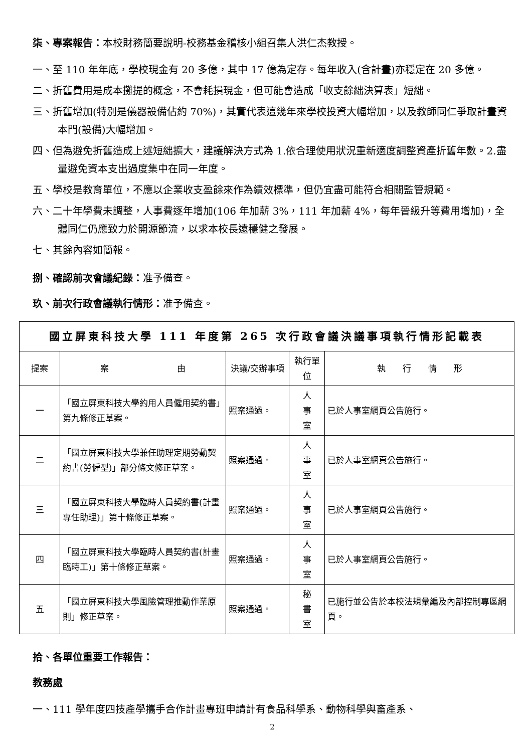柒、專案報告：本校財務簡要說明-校務基金稽核小組召集人洪仁杰教授。
一、至 110 年年底，學校現金有 20 多億，其中 17 億為定存。每年收入(含計畫)亦穩定在 20 多億。
二、折舊費用是成本攤提的概念，不會耗損現金，但可能會造成「收支餘絀決算表」短絀。
三、折舊增加(特別是儀器設備佔約 70%)，其實代表這幾年來學校投資大幅增加，以及教師同仁爭取計畫資本門(設備)大幅增加。
四、但為避免折舊造成上述短絀擴大，建議解決方式為 1.依合理使用狀況重新適度調整資產折舊年數。2.盡量避免資本支出過度集中在同一年度。
五、學校是教育單位，不應以企業收支盈餘來作為績效標準，但仍宜盡可能符合相關監管規範。
六、二十年學費未調整，人事費逐年增加(106 年加薪 3%，111 年加薪 4%，每年晉級升等費用增加)，全體同仁仍應致力於開源節流，以求本校長遠穩健之發展。
七、其餘內容如簡報。
捌、確認前次會議紀錄：准予備查。
玖、前次行政會議執行情形：准予備查。
| 國立屏東科技大學 111 年度第 265 次行政會議決議事項執行情形記載表 | | | | |
| --- | --- | --- | --- | --- |
| 提案 | 案 由 | 決議/交辦事項 | 執行單位 | 執 行 情 形 |
| 一 | 「國立屏東科技大學約用人員僱用契約書」第九條修正草案。 | 照案通過。 | 人 事 室 | 已於人事室網頁公告施行。 |
| 二 | 「國立屏東科技大學兼任助理定期勞動契約書(勞僱型)」部分條文修正草案。 | 照案通過。 | 人 事 室 | 已於人事室網頁公告施行。 |
| 三 | 「國立屏東科技大學臨時人員契約書(計畫專任助理)」第十條修正草案。 | 照案通過。 | 人 事 室 | 已於人事室網頁公告施行。 |
| 四 | 「國立屏東科技大學臨時人員契約書(計畫臨時工)」第十條修正草案。 | 照案通過。 | 人 事 室 | 已於人事室網頁公告施行。 |
| 五 | 「國立屏東科技大學風險管理推動作業原則」修正草案。 | 照案通過。 | 秘 書 室 | 已施行並公告於本校法規彙編及內部控制專區網頁。 |
拾、各單位重要工作報告：
教務處
一、111 學年度四技產學攜手合作計畫專班申請計有食品科學系、動物科學與畜產系、
2